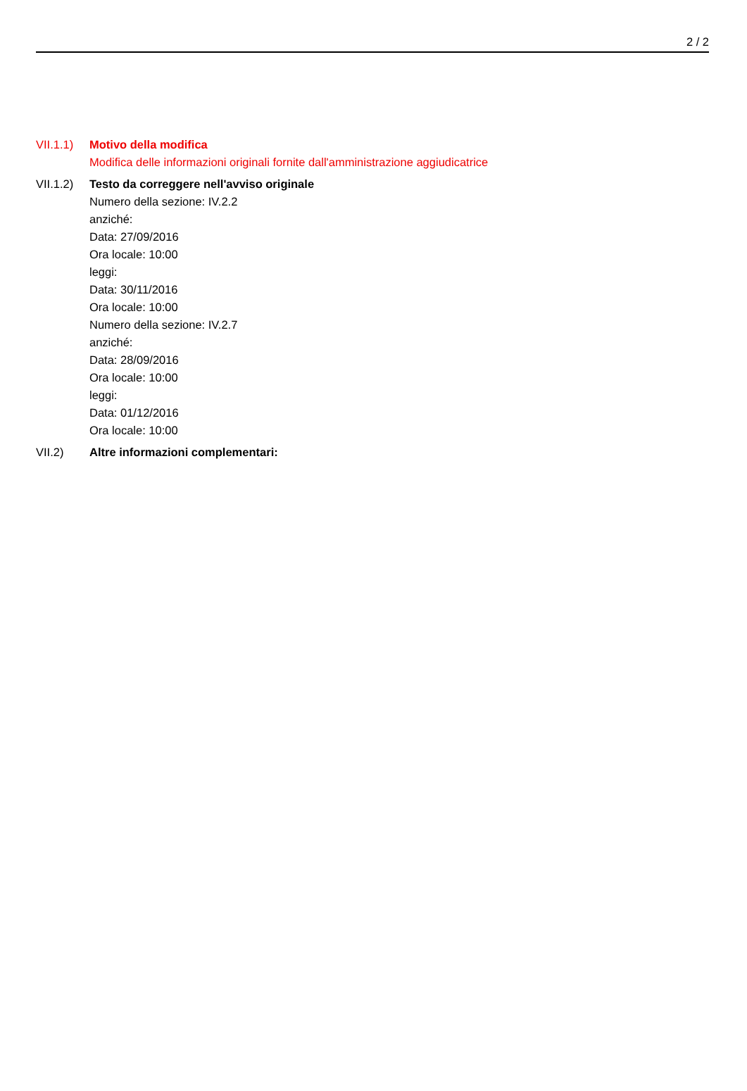2 / 2
VII.1.1)
Motivo della modifica
Modifica delle informazioni originali fornite dall'amministrazione aggiudicatrice
VII.1.2)
Testo da correggere nell'avviso originale
Numero della sezione: IV.2.2
anziché:
Data: 27/09/2016
Ora locale: 10:00
leggi:
Data: 30/11/2016
Ora locale: 10:00
Numero della sezione: IV.2.7
anziché:
Data: 28/09/2016
Ora locale: 10:00
leggi:
Data: 01/12/2016
Ora locale: 10:00
VII.2) Altre informazioni complementari: